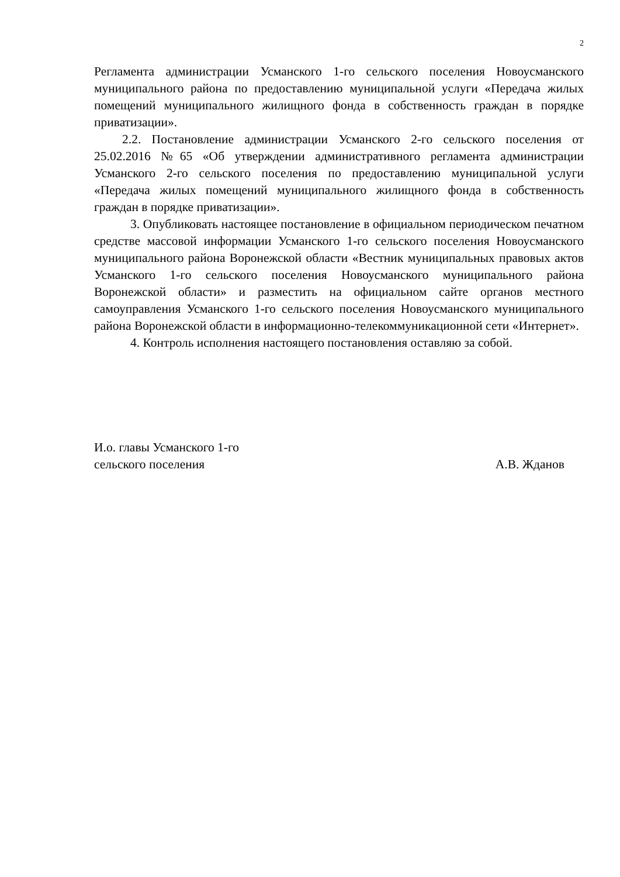2
Регламента администрации Усманского 1-го сельского поселения Новоусманского муниципального района по предоставлению муниципальной услуги «Передача жилых помещений муниципального жилищного фонда в собственность граждан в порядке приватизации».
2.2. Постановление администрации Усманского 2-го сельского поселения от 25.02.2016 №65 «Об утверждении административного регламента администрации Усманского 2-го сельского поселения по предоставлению муниципальной услуги «Передача жилых помещений муниципального жилищного фонда в собственность граждан в порядке приватизации».
3. Опубликовать настоящее постановление в официальном периодическом печатном средстве массовой информации Усманского 1-го сельского поселения Новоусманского муниципального района Воронежской области «Вестник муниципальных правовых актов Усманского 1-го сельского поселения Новоусманского муниципального района Воронежской области» и разместить на официальном сайте органов местного самоуправления Усманского 1-го сельского поселения Новоусманского муниципального района Воронежской области в информационно-телекоммуникационной сети «Интернет».
4. Контроль исполнения настоящего постановления оставляю за собой.
И.о. главы Усманского 1-го
сельского поселения
А.В. Жданов